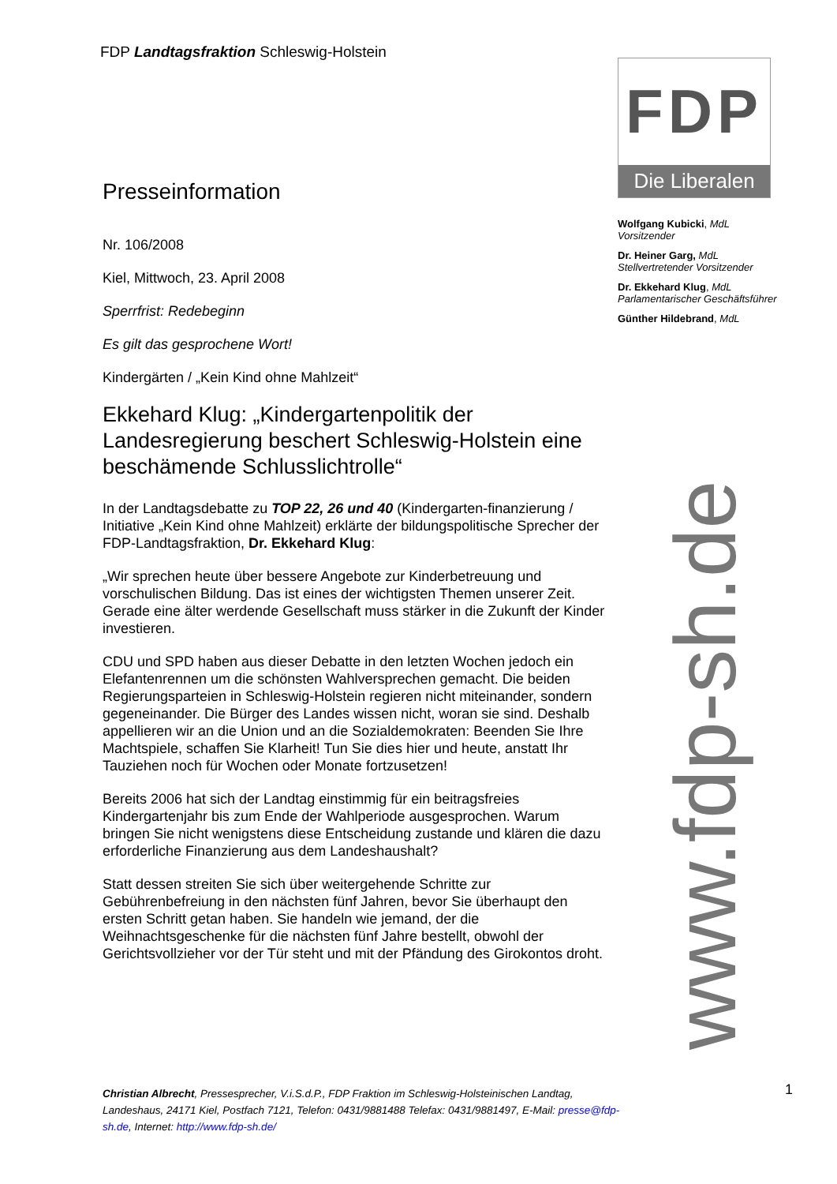FDP Landtagsfraktion Schleswig-Holstein
Presseinformation
Nr. 106/2008
Kiel, Mittwoch, 23. April 2008
Sperrfrist: Redebeginn
Es gilt das gesprochene Wort!
Kindergärten / „Kein Kind ohne Mahlzeit“
Ekkehard Klug: „Kindergartenpolitik der Landesregierung beschert Schleswig-Holstein eine beschämende Schlusslichtrolle“
In der Landtagsdebatte zu TOP 22, 26 und 40 (Kindergarten-finanzierung / Initiative „Kein Kind ohne Mahlzeit) erklärte der bildungspolitische Sprecher der FDP-Landtagsfraktion, Dr. Ekkehard Klug:
„Wir sprechen heute über bessere Angebote zur Kinderbetreuung und vorschulischen Bildung. Das ist eines der wichtigsten Themen unserer Zeit. Gerade eine älter werdende Gesellschaft muss stärker in die Zukunft der Kinder investieren.
CDU und SPD haben aus dieser Debatte in den letzten Wochen jedoch ein Elefantenrennen um die schönsten Wahlversprechen gemacht. Die beiden Regierungsparteien in Schleswig-Holstein regieren nicht miteinander, sondern gegeneinander. Die Bürger des Landes wissen nicht, woran sie sind. Deshalb appellieren wir an die Union und an die Sozialdemokraten: Beenden Sie Ihre Machtspiele, schaffen Sie Klarheit! Tun Sie dies hier und heute, anstatt Ihr Tauziehen noch für Wochen oder Monate fortzusetzen!
Bereits 2006 hat sich der Landtag einstimmig für ein beitragsfreies Kindergartenjahr bis zum Ende der Wahlperiode ausgesprochen. Warum bringen Sie nicht wenigstens diese Entscheidung zustande und klären die dazu erforderliche Finanzierung aus dem Landeshaushalt?
Statt dessen streiten Sie sich über weitergehende Schritte zur Gebührenbefreiung in den nächsten fünf Jahren, bevor Sie überhaupt den ersten Schritt getan haben. Sie handeln wie jemand, der die Weihnachtsgeschenke für die nächsten fünf Jahre bestellt, obwohl der Gerichtsvollzieher vor der Tür steht und mit der Pfändung des Girokontos droht.
FDP
Die Liberalen
Wolfgang Kubicki, MdL
Vorsitzender
Dr. Heiner Garg, MdL
Stellvertretender Vorsitzender
Dr. Ekkehard Klug, MdL
Parlamentarischer Geschäftsführer
Günther Hildebrand, MdL
www.fdp-sh.de
Christian Albrecht, Pressesprecher, V.i.S.d.P., FDP Fraktion im Schleswig-Holsteinischen Landtag, Landeshaus, 24171 Kiel, Postfach 7121, Telefon: 0431/9881488 Telefax: 0431/9881497, E-Mail: presse@fdp-sh.de, Internet: http://www.fdp-sh.de/
1